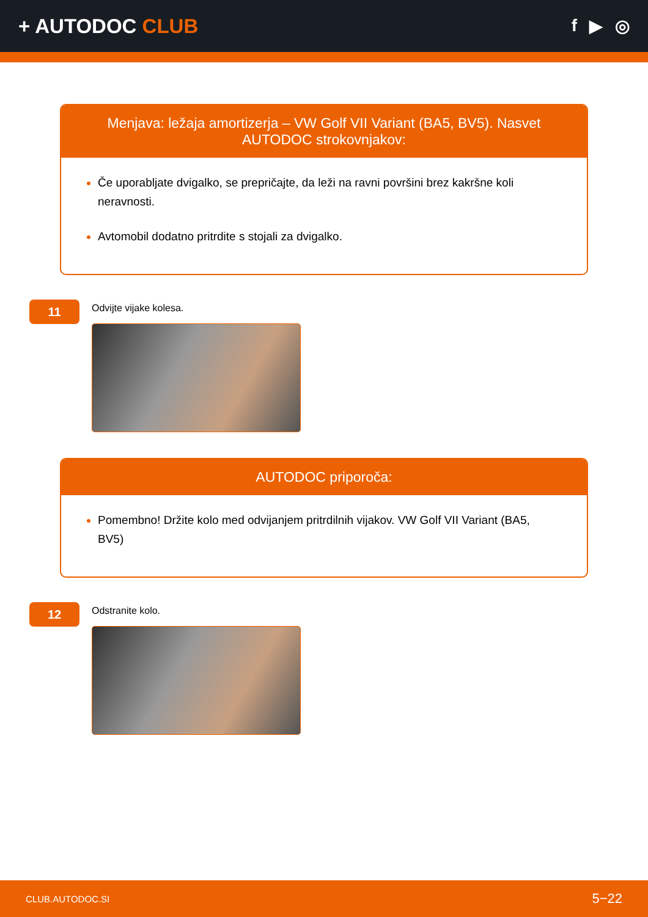+ AUTODOC CLUB
f ▶ ◎
Menjava: ležaja amortizerja – VW Golf VII Variant (BA5, BV5). Nasvet AUTODOC strokovnjakov:
Če uporabljate dvigalko, se prepričajte, da leži na ravni površini brez kakršne koli neravnosti.
Avtomobil dodatno pritrdite s stojali za dvigalko.
11
Odvijte vijake kolesa.
AUTODOC priporoča:
Pomembno! Držite kolo med odvijanjem pritrdilnih vijakov. VW Golf VII Variant (BA5, BV5)
12
Odstranite kolo.
CLUB.AUTODOC.SI 5−22